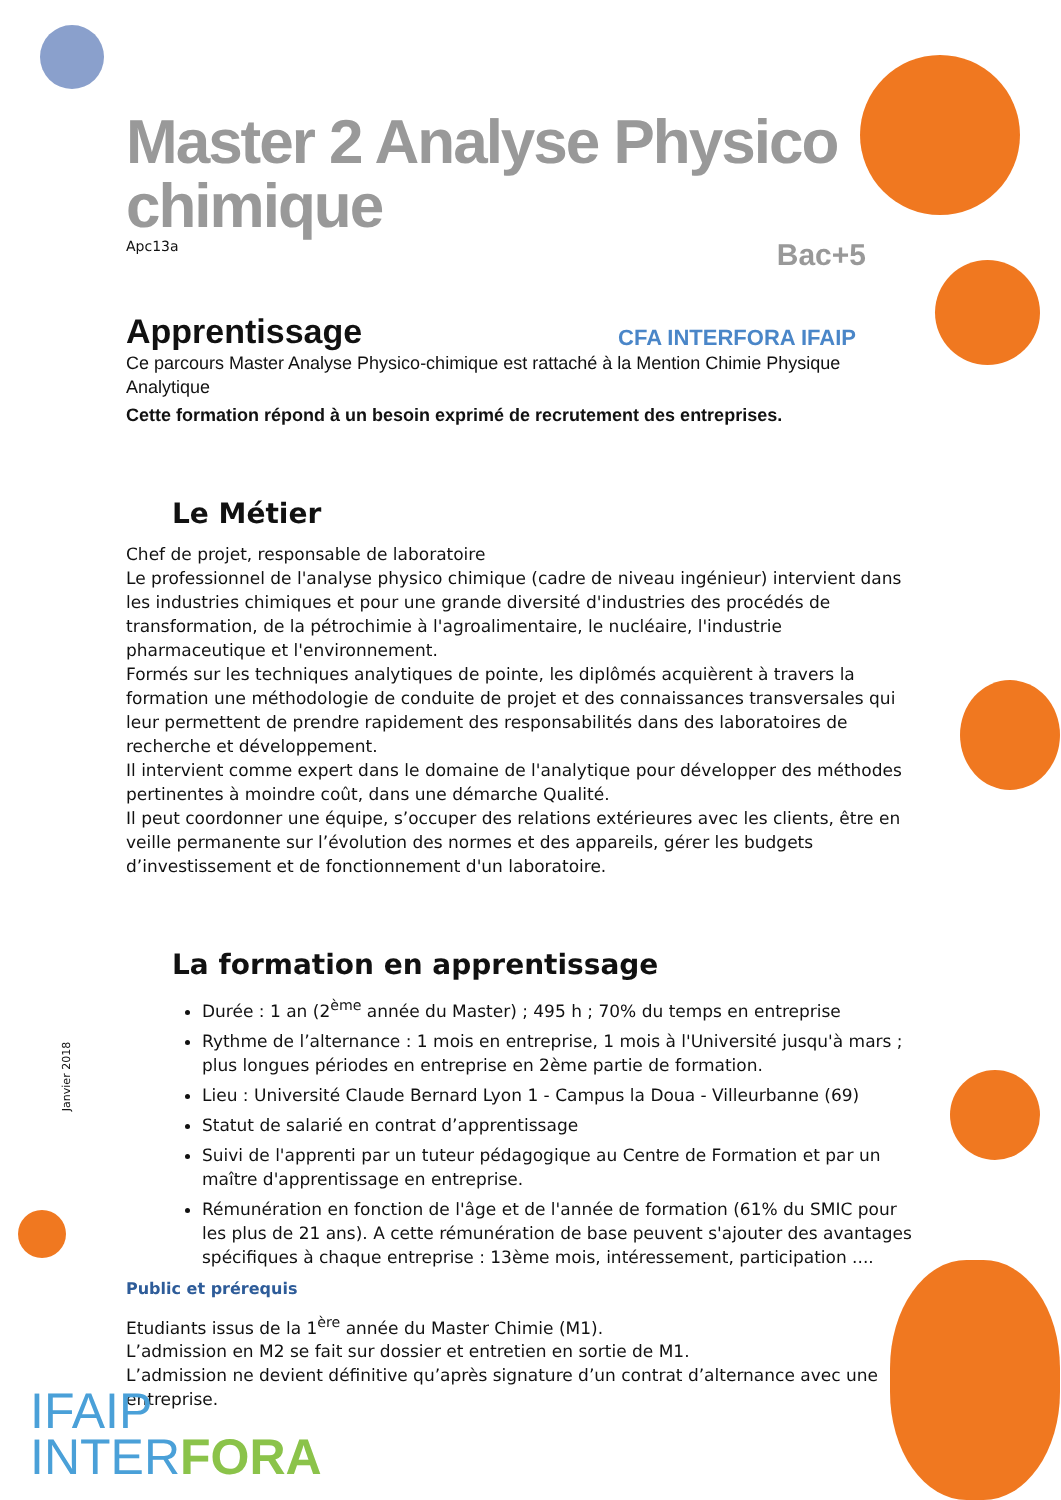Master 2 Analyse Physico chimique
Apc13a Bac+5
Apprentissage
CFA INTERFORA IFAIP
Ce parcours Master Analyse Physico-chimique est rattaché à la Mention Chimie Physique Analytique
Cette formation répond à un besoin exprimé de recrutement des entreprises.
Le Métier
Chef de projet, responsable de laboratoire
Le professionnel de l'analyse physico chimique (cadre de niveau ingénieur) intervient dans les industries chimiques et pour une grande diversité d'industries des procédés de transformation, de la pétrochimie à l'agroalimentaire, le nucléaire, l'industrie pharmaceutique et l'environnement.
Formés sur les techniques analytiques de pointe, les diplômés acquièrent à travers la formation une méthodologie de conduite de projet et des connaissances transversales qui leur permettent de prendre rapidement des responsabilités dans des laboratoires de recherche et développement.
Il intervient comme expert dans le domaine de l'analytique pour développer des méthodes pertinentes à moindre coût, dans une démarche Qualité.
Il peut coordonner une équipe, s’occuper des relations extérieures avec les clients, être en veille permanente sur l’évolution des normes et des appareils, gérer les budgets d’investissement et de fonctionnement d'un laboratoire.
La formation en apprentissage
Durée : 1 an (2<sup>ème</sup> année du Master) ; 495 h ; 70% du temps en entreprise
Rythme de l’alternance : 1 mois en entreprise, 1 mois à l'Université jusqu'à mars ; plus longues périodes en entreprise en 2ème partie de formation.
Lieu : Université Claude Bernard Lyon 1 - Campus la Doua - Villeurbanne (69)
Statut de salarié en contrat d’apprentissage
Suivi de l'apprenti par un tuteur pédagogique au Centre de Formation et par un maître d'apprentissage en entreprise.
Rémunération en fonction de l'âge et de l'année de formation (61% du SMIC pour les plus de 21 ans). A cette rémunération de base peuvent s'ajouter des avantages spécifiques à chaque entreprise : 13ème mois, intéressement, participation ....
Public et prérequis
Etudiants issus de la 1<sup>ère</sup> année du Master Chimie (M1).
L’admission en M2 se fait sur dossier et entretien en sortie de M1.
L’admission ne devient définitive qu’après signature d’un contrat d’alternance avec une entreprise.
Janvier 2018
IFAIP
INTERFORA